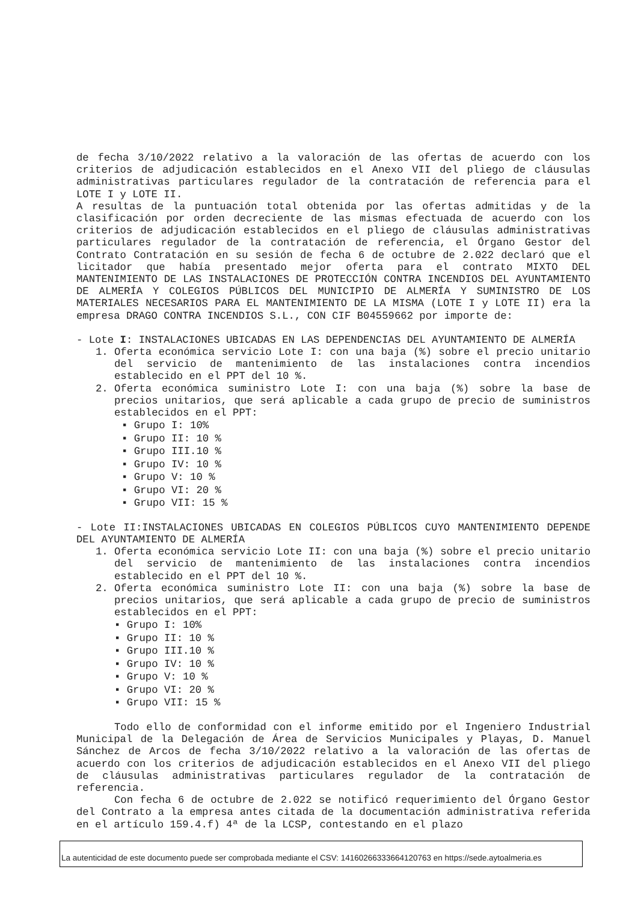de fecha 3/10/2022 relativo a la valoración de las ofertas de acuerdo con los criterios de adjudicación establecidos en el Anexo VII del pliego de cláusulas administrativas particulares regulador de la contratación de referencia para el LOTE I y LOTE II.
A resultas de la puntuación total obtenida por las ofertas admitidas y de la clasificación por orden decreciente de las mismas efectuada de acuerdo con los criterios de adjudicación establecidos en el pliego de cláusulas administrativas particulares regulador de la contratación de referencia, el Órgano Gestor del Contrato Contratación en su sesión de fecha 6 de octubre de 2.022 declaró que el licitador que había presentado mejor oferta para el contrato MIXTO DEL MANTENIMIENTO DE LAS INSTALACIONES DE PROTECCIÓN CONTRA INCENDIOS DEL AYUNTAMIENTO DE ALMERÍA Y COLEGIOS PÚBLICOS DEL MUNICIPIO DE ALMERÍA Y SUMINISTRO DE LOS MATERIALES NECESARIOS PARA EL MANTENIMIENTO DE LA MISMA (LOTE I y LOTE II) era la empresa DRAGO CONTRA INCENDIOS S.L., CON CIF B04559662 por importe de:
- Lote I: INSTALACIONES UBICADAS EN LAS DEPENDENCIAS DEL AYUNTAMIENTO DE ALMERÍA
1. Oferta económica servicio Lote I: con una baja (%) sobre el precio unitario del servicio de mantenimiento de las instalaciones contra incendios establecido en el PPT del 10 %.
2. Oferta económica suministro Lote I: con una baja (%) sobre la base de precios unitarios, que será aplicable a cada grupo de precio de suministros establecidos en el PPT:
▪ Grupo I: 10%
▪ Grupo II: 10 %
▪ Grupo III.10 %
▪ Grupo IV: 10 %
▪ Grupo V: 10 %
▪ Grupo VI: 20 %
▪ Grupo VII: 15 %
- Lote II:INSTALACIONES UBICADAS EN COLEGIOS PÚBLICOS CUYO MANTENIMIENTO DEPENDE DEL AYUNTAMIENTO DE ALMERÍA
1. Oferta económica servicio Lote II: con una baja (%) sobre el precio unitario del servicio de mantenimiento de las instalaciones contra incendios establecido en el PPT del 10 %.
2. Oferta económica suministro Lote II: con una baja (%) sobre la base de precios unitarios, que será aplicable a cada grupo de precio de suministros establecidos en el PPT:
▪ Grupo I: 10%
▪ Grupo II: 10 %
▪ Grupo III.10 %
▪ Grupo IV: 10 %
▪ Grupo V: 10 %
▪ Grupo VI: 20 %
▪ Grupo VII: 15 %
Todo ello de conformidad con el informe emitido por el Ingeniero Industrial Municipal de la Delegación de Área de Servicios Municipales y Playas, D. Manuel Sánchez de Arcos de fecha 3/10/2022 relativo a la valoración de las ofertas de acuerdo con los criterios de adjudicación establecidos en el Anexo VII del pliego de cláusulas administrativas particulares regulador de la contratación de referencia.
Con fecha 6 de octubre de 2.022 se notificó requerimiento del Órgano Gestor del Contrato a la empresa antes citada de la documentación administrativa referida en el artículo 159.4.f) 4ª de la LCSP, contestando en el plazo
La autenticidad de este documento puede ser comprobada mediante el CSV: 14160266333664120763 en https://sede.aytoalmeria.es